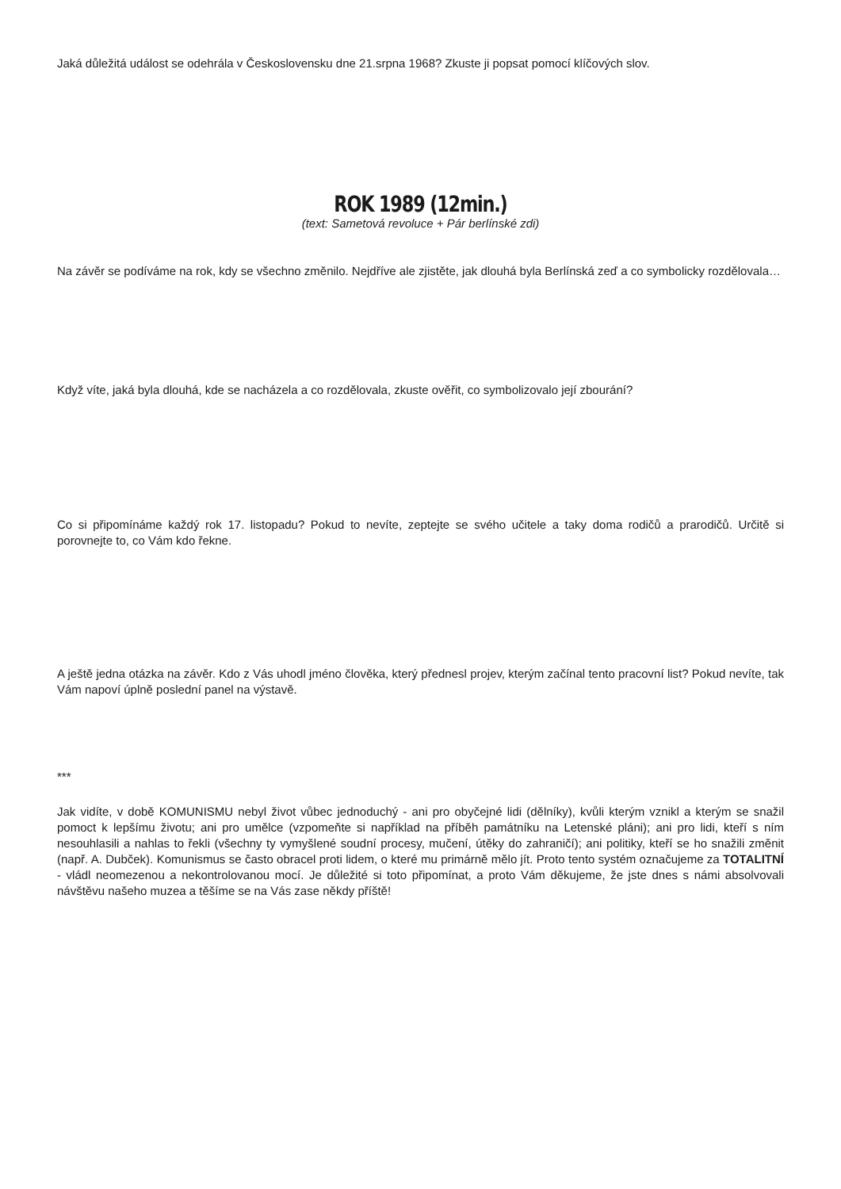Jaká důležitá událost se odehrála v Československu dne 21.srpna 1968? Zkuste ji popsat pomocí klíčových slov.
ROK 1989 (12min.)
(text: Sametová revoluce + Pár berlínské zdi)
Na závěr se podíváme na rok, kdy se všechno změnilo. Nejdříve ale zjistěte, jak dlouhá byla Berlínská zeď a co symbolicky rozdělovala…
Když víte, jaká byla dlouhá, kde se nacházela a co rozdělovala, zkuste ověřit, co symbolizovalo její zbourání?
Co si připomínáme každý rok 17. listopadu? Pokud to nevíte, zeptejte se svého učitele a taky doma rodičů a prarodičů. Určitě si porovnejte to, co Vám kdo řekne.
A ještě jedna otázka na závěr. Kdo z Vás uhodl jméno člověka, který přednesl projev, kterým začínal tento pracovní list? Pokud nevíte, tak Vám napoví úplně poslední panel na výstavě.
***
Jak vidíte, v době KOMUNISMU nebyl život vůbec jednoduchý - ani pro obyčejné lidi (dělníky), kvůli kterým vznikl a kterým se snažil pomoct k lepšímu životu; ani pro umělce (vzpomeňte si například na příběh památníku na Letenské pláni); ani pro lidi, kteří s ním nesouhlasili a nahlas to řekli (všechny ty vymyšlené soudní procesy, mučení, útěky do zahraničí); ani politiky, kteří se ho snažili změnit (např. A. Dubček). Komunismus se často obracel proti lidem, o které mu primárně mělo jít. Proto tento systém označujeme za TOTALITNÍ - vládl neomezenou a nekontrolovanou mocí. Je důležité si toto připomínat, a proto Vám děkujeme, že jste dnes s námi absolvovali návštěvu našeho muzea a těšíme se na Vás zase někdy příště!